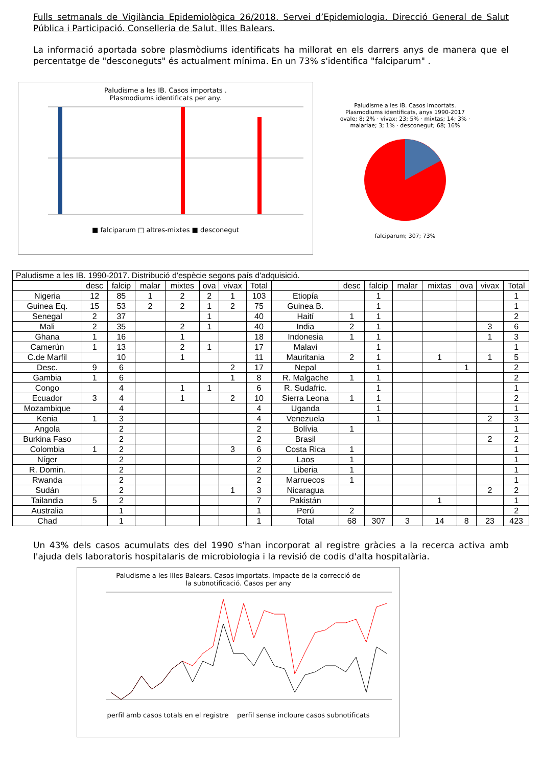Fulls setmanals de Vigilància Epidemiològica 26/2018. Servei d’Epidemiologia. Direcció General de Salut Pública i Participació. Conselleria de Salut. Illes Balears.
La informació aportada sobre plasmòdiums identificats ha millorat en els darrers anys de manera que el percentatge de "desconeguts" és actualment mínima. En un 73% s'identifica "falciparum" .
Paludisme a les IB. Casos importats .
Plasmodiums identificats per any.
■ falciparum □ altres-mixtes ■ desconegut
Paludisme a les IB. Casos importats.
Plasmodiums identificats, anys 1990-2017
ovale; 8; 2% · vivax; 23; 5% · mixtas; 14; 3% · malariae; 3; 1% · desconegut; 68; 16%
falciparum; 307; 73%
| Paludisme a les IB. 1990-2017. Distribució d'espècie segons país d'adquisició. | | | | | | | | | | | | | | | |
| | desc | falcip | malar | mixtes | ova | vivax | Total | | desc | falcip | malar | mixtas | ova | vivax | Total |
| Nigeria | 12 | 85 | 1 | 2 | 2 | 1 | 103 | Etiopía | | 1 | | | | | 1 |
| Guinea Eq. | 15 | 53 | 2 | 2 | 1 | 2 | 75 | Guinea B. | | 1 | | | | | 1 |
| Senegal | 2 | 37 | | | 1 | | 40 | Haití | 1 | 1 | | | | | 2 |
| Mali | 2 | 35 | | 2 | 1 | | 40 | India | 2 | 1 | | | | 3 | 6 |
| Ghana | 1 | 16 | | 1 | | | 18 | Indonesia | 1 | 1 | | | | 1 | 3 |
| Camerún | 1 | 13 | | 2 | 1 | | 17 | Malavi | | 1 | | | | | 1 |
| C.de Marfil | | 10 | | 1 | | | 11 | Mauritania | 2 | 1 | | 1 | | 1 | 5 |
| Desc. | 9 | 6 | | | | 2 | 17 | Nepal | | 1 | | | 1 | | 2 |
| Gambia | 1 | 6 | | | | 1 | 8 | R. Malgache | 1 | 1 | | | | | 2 |
| Congo | | 4 | | 1 | 1 | | 6 | R. Sudafric. | | 1 | | | | | 1 |
| Ecuador | 3 | 4 | | 1 | | 2 | 10 | Sierra Leona | 1 | 1 | | | | | 2 |
| Mozambique | | 4 | | | | | 4 | Uganda | | 1 | | | | | 1 |
| Kenia | 1 | 3 | | | | | 4 | Venezuela | | 1 | | | | 2 | 3 |
| Angola | | 2 | | | | | 2 | Bolívia | 1 | | | | | | 1 |
| Burkina Faso | | 2 | | | | | 2 | Brasil | | | | | | 2 | 2 |
| Colombia | 1 | 2 | | | | 3 | 6 | Costa Rica | 1 | | | | | | 1 |
| Níger | | 2 | | | | | 2 | Laos | 1 | | | | | | 1 |
| R. Domin. | | 2 | | | | | 2 | Liberia | 1 | | | | | | 1 |
| Rwanda | | 2 | | | | | 2 | Marruecos | 1 | | | | | | 1 |
| Sudán | | 2 | | | | 1 | 3 | Nicaragua | | | | | | 2 | 2 |
| Tailandia | 5 | 2 | | | | | 7 | Pakistán | | | | 1 | | | 1 |
| Australia | | 1 | | | | | 1 | Perú | 2 | | | | | | 2 |
| Chad | | 1 | | | | | 1 | Total | 68 | 307 | 3 | 14 | 8 | 23 | 423 |
Un 43% dels casos acumulats des del 1990 s'han incorporat al registre gràcies a la recerca activa amb l'ajuda dels laboratoris hospitalaris de microbiologia i la revisió de codis d'alta hospitalària.
Paludisme a les Illes Balears. Casos importats. Impacte de la correcció de
la subnotificació. Casos per any
perfil amb casos totals en el registre perfil sense incloure casos subnotificats